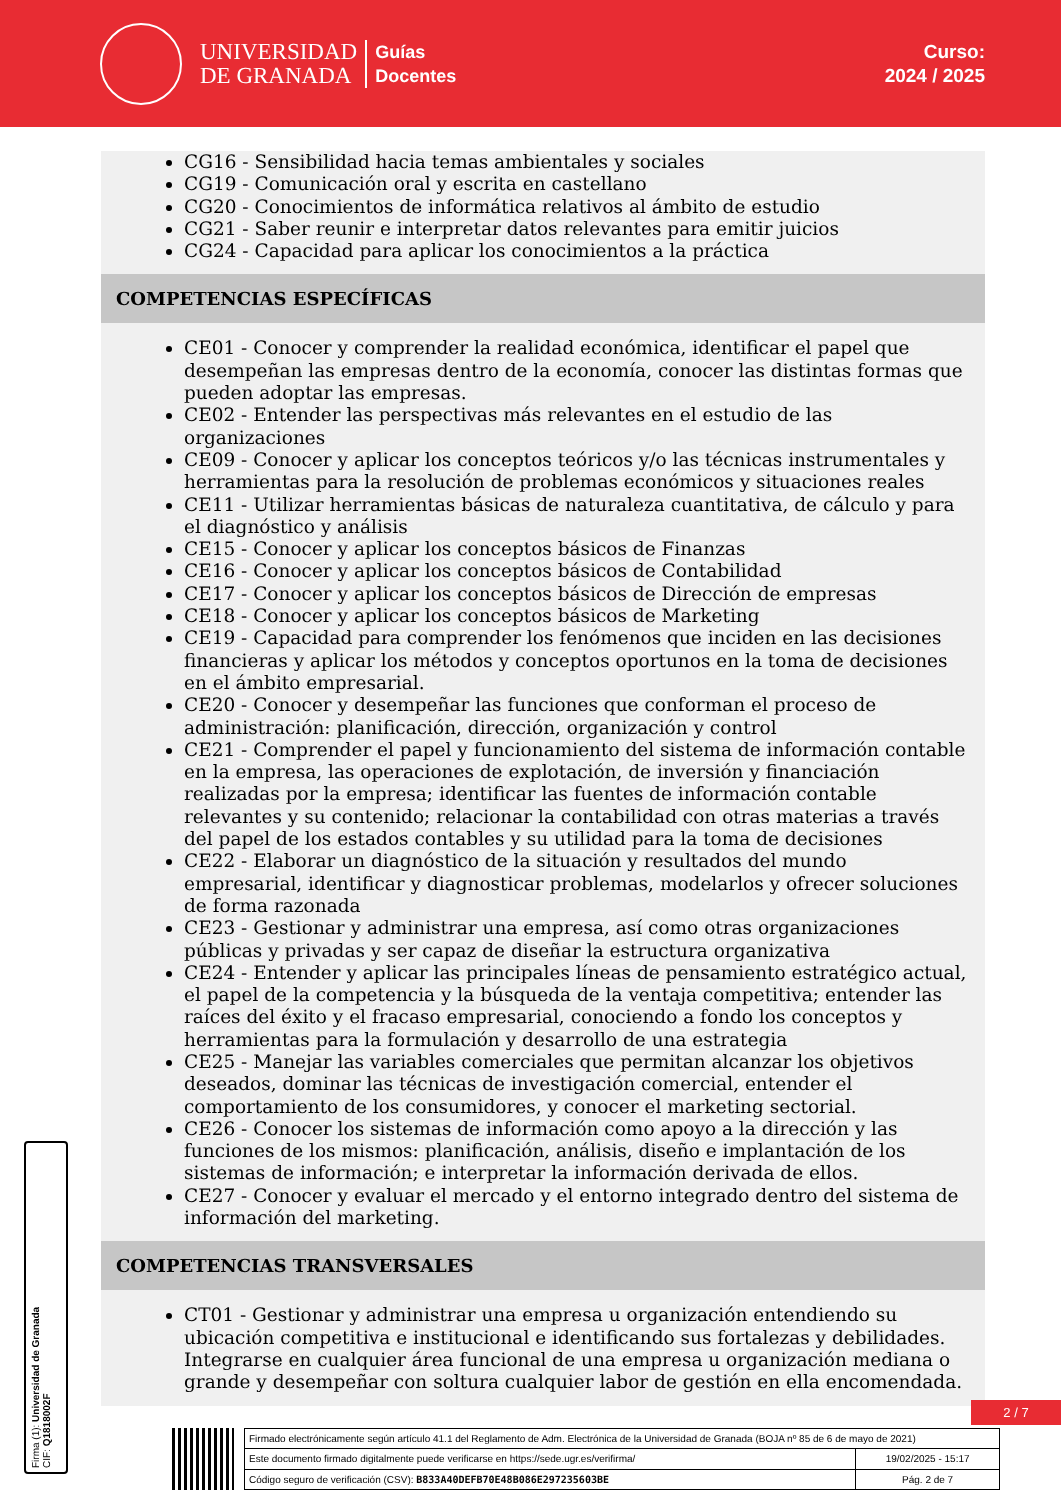UNIVERSIDAD
DE GRANADA
Guías
Docentes
Curso:
2024 / 2025
CG16 - Sensibilidad hacia temas ambientales y sociales
CG19 - Comunicación oral y escrita en castellano
CG20 - Conocimientos de informática relativos al ámbito de estudio
CG21 - Saber reunir e interpretar datos relevantes para emitir juicios
CG24 - Capacidad para aplicar los conocimientos a la práctica
COMPETENCIAS ESPECÍFICAS
CE01 - Conocer y comprender la realidad económica, identificar el papel que desempeñan las empresas dentro de la economía, conocer las distintas formas que pueden adoptar las empresas.
CE02 - Entender las perspectivas más relevantes en el estudio de las organizaciones
CE09 - Conocer y aplicar los conceptos teóricos y/o las técnicas instrumentales y herramientas para la resolución de problemas económicos y situaciones reales
CE11 - Utilizar herramientas básicas de naturaleza cuantitativa, de cálculo y para el diagnóstico y análisis
CE15 - Conocer y aplicar los conceptos básicos de Finanzas
CE16 - Conocer y aplicar los conceptos básicos de Contabilidad
CE17 - Conocer y aplicar los conceptos básicos de Dirección de empresas
CE18 - Conocer y aplicar los conceptos básicos de Marketing
CE19 - Capacidad para comprender los fenómenos que inciden en las decisiones financieras y aplicar los métodos y conceptos oportunos en la toma de decisiones en el ámbito empresarial.
CE20 - Conocer y desempeñar las funciones que conforman el proceso de administración: planificación, dirección, organización y control
CE21 - Comprender el papel y funcionamiento del sistema de información contable en la empresa, las operaciones de explotación, de inversión y financiación realizadas por la empresa; identificar las fuentes de información contable relevantes y su contenido; relacionar la contabilidad con otras materias a través del papel de los estados contables y su utilidad para la toma de decisiones
CE22 - Elaborar un diagnóstico de la situación y resultados del mundo empresarial, identificar y diagnosticar problemas, modelarlos y ofrecer soluciones de forma razonada
CE23 - Gestionar y administrar una empresa, así como otras organizaciones públicas y privadas y ser capaz de diseñar la estructura organizativa
CE24 - Entender y aplicar las principales líneas de pensamiento estratégico actual, el papel de la competencia y la búsqueda de la ventaja competitiva; entender las raíces del éxito y el fracaso empresarial, conociendo a fondo los conceptos y herramientas para la formulación y desarrollo de una estrategia
CE25 - Manejar las variables comerciales que permitan alcanzar los objetivos deseados, dominar las técnicas de investigación comercial, entender el comportamiento de los consumidores, y conocer el marketing sectorial.
CE26 - Conocer los sistemas de información como apoyo a la dirección y las funciones de los mismos: planificación, análisis, diseño e implantación de los sistemas de información; e interpretar la información derivada de ellos.
CE27 - Conocer y evaluar el mercado y el entorno integrado dentro del sistema de información del marketing.
COMPETENCIAS TRANSVERSALES
CT01 - Gestionar y administrar una empresa u organización entendiendo su ubicación competitiva e institucional e identificando sus fortalezas y debilidades. Integrarse en cualquier área funcional de una empresa u organización mediana o grande y desempeñar con soltura cualquier labor de gestión en ella encomendada.
Firma (1): Universidad de Granada
CIF: Q1818002F
2 / 7
| Firmado electrónicamente según artículo 41.1 del Reglamento de Adm. Electrónica de la Universidad de Granada (BOJA nº 85 de 6 de mayo de 2021) | |
| Este documento firmado digitalmente puede verificarse en https://sede.ugr.es/verifirma/ | 19/02/2025 - 15:17 |
| Código seguro de verificación (CSV): B833A40DEFB70E48B086E297235603BE | Pág. 2 de 7 |